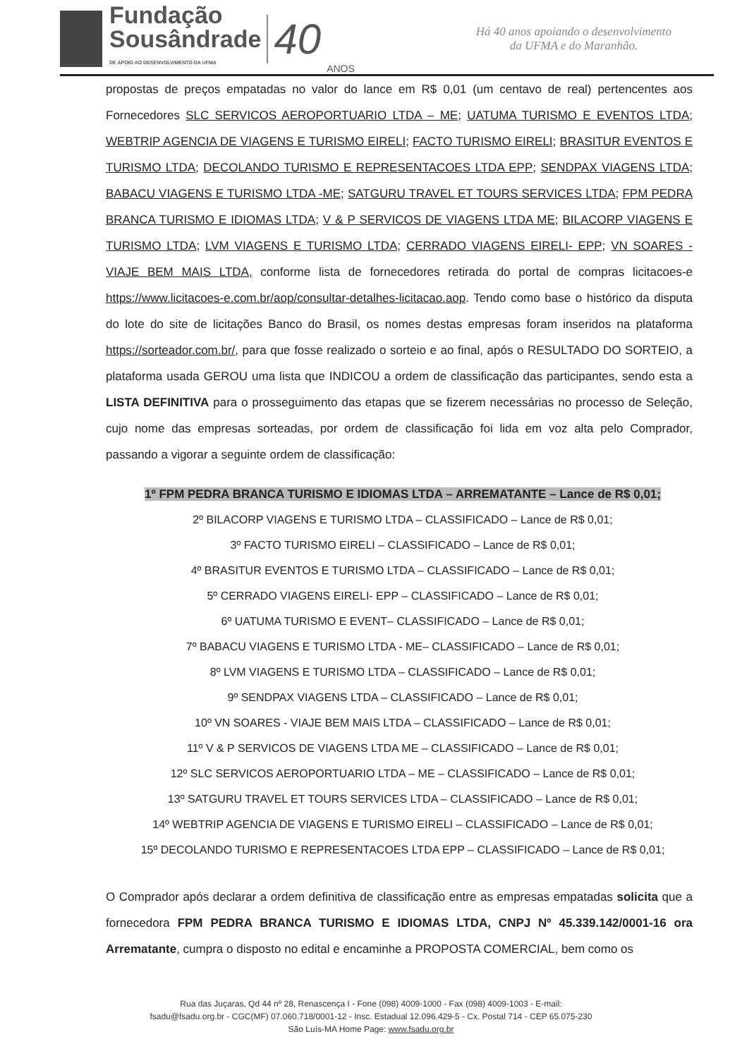Fundação
Sousândrade
DE APOIO AO DESENVOLVIMENTO DA UFMA
40
ANOS
Há 40 anos apoiando o desenvolvimento
da UFMA e do Maranhão.
propostas de preços empatadas no valor do lance em R$ 0,01 (um centavo de real) pertencentes aos Fornecedores SLC SERVICOS AEROPORTUARIO LTDA – ME; UATUMA TURISMO E EVENTOS LTDA; WEBTRIP AGENCIA DE VIAGENS E TURISMO EIRELI; FACTO TURISMO EIRELI; BRASITUR EVENTOS E TURISMO LTDA; DECOLANDO TURISMO E REPRESENTACOES LTDA EPP; SENDPAX VIAGENS LTDA; BABACU VIAGENS E TURISMO LTDA -ME; SATGURU TRAVEL ET TOURS SERVICES LTDA; FPM PEDRA BRANCA TURISMO E IDIOMAS LTDA; V & P SERVICOS DE VIAGENS LTDA ME; BILACORP VIAGENS E TURISMO LTDA; LVM VIAGENS E TURISMO LTDA; CERRADO VIAGENS EIRELI- EPP; VN SOARES - VIAJE BEM MAIS LTDA, conforme lista de fornecedores retirada do portal de compras licitacoes-e https://www.licitacoes-e.com.br/aop/consultar-detalhes-licitacao.aop. Tendo como base o histórico da disputa do lote do site de licitações Banco do Brasil, os nomes destas empresas foram inseridos na plataforma https://sorteador.com.br/, para que fosse realizado o sorteio e ao final, após o RESULTADO DO SORTEIO, a plataforma usada GEROU uma lista que INDICOU a ordem de classificação das participantes, sendo esta a LISTA DEFINITIVA para o prosseguimento das etapas que se fizerem necessárias no processo de Seleção, cujo nome das empresas sorteadas, por ordem de classificação foi lida em voz alta pelo Comprador, passando a vigorar a seguinte ordem de classificação:
1º FPM PEDRA BRANCA TURISMO E IDIOMAS LTDA – ARREMATANTE – Lance de R$ 0,01;
2º BILACORP VIAGENS E TURISMO LTDA – CLASSIFICADO – Lance de R$ 0,01;
3º FACTO TURISMO EIRELI – CLASSIFICADO – Lance de R$ 0,01;
4º BRASITUR EVENTOS E TURISMO LTDA – CLASSIFICADO – Lance de R$ 0,01;
5º CERRADO VIAGENS EIRELI- EPP – CLASSIFICADO – Lance de R$ 0,01;
6º UATUMA TURISMO E EVENT– CLASSIFICADO – Lance de R$ 0,01;
7º BABACU VIAGENS E TURISMO LTDA - ME– CLASSIFICADO – Lance de R$ 0,01;
8º LVM VIAGENS E TURISMO LTDA – CLASSIFICADO – Lance de R$ 0,01;
9º SENDPAX VIAGENS LTDA – CLASSIFICADO – Lance de R$ 0,01;
10º VN SOARES - VIAJE BEM MAIS LTDA – CLASSIFICADO – Lance de R$ 0,01;
11º V & P SERVICOS DE VIAGENS LTDA ME – CLASSIFICADO – Lance de R$ 0,01;
12º SLC SERVICOS AEROPORTUARIO LTDA – ME – CLASSIFICADO – Lance de R$ 0,01;
13º SATGURU TRAVEL ET TOURS SERVICES LTDA – CLASSIFICADO – Lance de R$ 0,01;
14º WEBTRIP AGENCIA DE VIAGENS E TURISMO EIRELI – CLASSIFICADO – Lance de R$ 0,01;
15º DECOLANDO TURISMO E REPRESENTACOES LTDA EPP – CLASSIFICADO – Lance de R$ 0,01;
O Comprador após declarar a ordem definitiva de classificação entre as empresas empatadas solicita que a fornecedora FPM PEDRA BRANCA TURISMO E IDIOMAS LTDA, CNPJ Nº 45.339.142/0001-16 ora Arrematante, cumpra o disposto no edital e encaminhe a PROPOSTA COMERCIAL, bem como os
Rua das Juçaras, Qd 44 nº 28, Renascença I - Fone (098) 4009-1000 - Fax (098) 4009-1003 - E-mail:
fsadu@fsadu.org.br - CGC(MF) 07.060.718/0001-12 - Insc. Estadual 12.096.429-5 - Cx. Postal 714 - CEP 65.075-230
São Luís-MA Home Page: www.fsadu.org.br